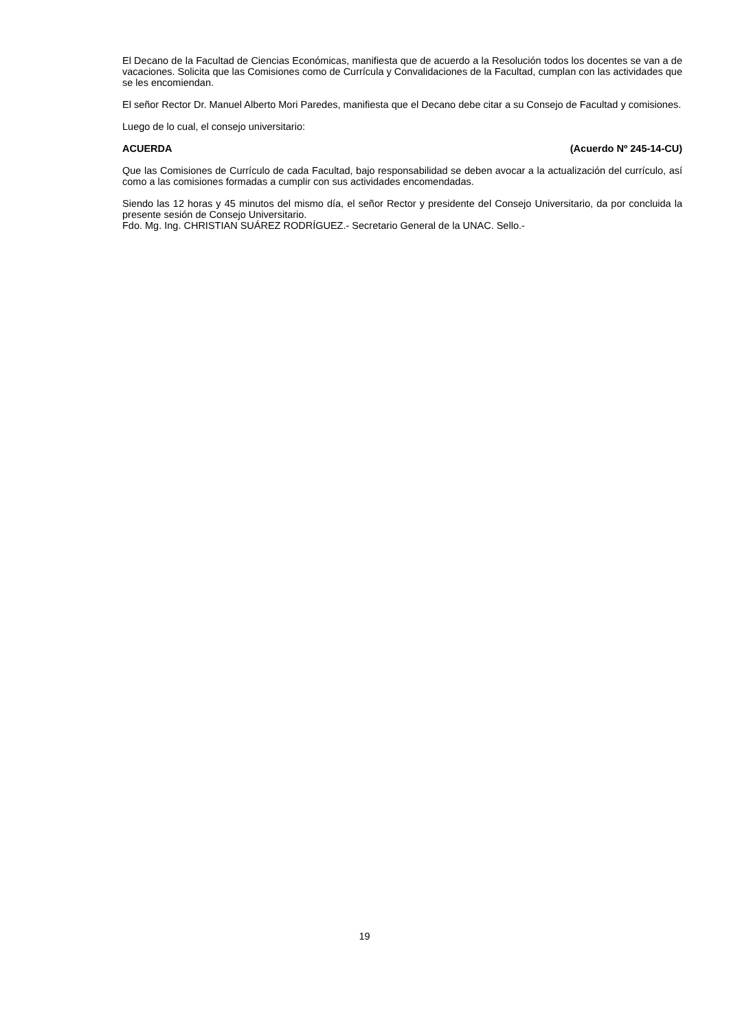El Decano de la Facultad de Ciencias Económicas, manifiesta que de acuerdo a la Resolución todos los docentes se van a de vacaciones. Solicita que las Comisiones como de Currícula y Convalidaciones de la Facultad, cumplan con las actividades que se les encomiendan.
El señor Rector Dr. Manuel Alberto Mori Paredes, manifiesta que el Decano debe citar a su Consejo de Facultad y comisiones.
Luego de lo cual, el consejo universitario:
ACUERDA (Acuerdo Nº 245-14-CU)
Que las Comisiones de Currículo de cada Facultad, bajo responsabilidad se deben avocar a la actualización del currículo, así como a las comisiones formadas a cumplir con sus actividades encomendadas.
Siendo las 12 horas y 45 minutos del mismo día, el señor Rector y presidente del Consejo Universitario, da por concluida la presente sesión de Consejo Universitario.
Fdo. Mg. Ing. CHRISTIAN SUÁREZ RODRÍGUEZ.- Secretario General de la UNAC. Sello.-
19